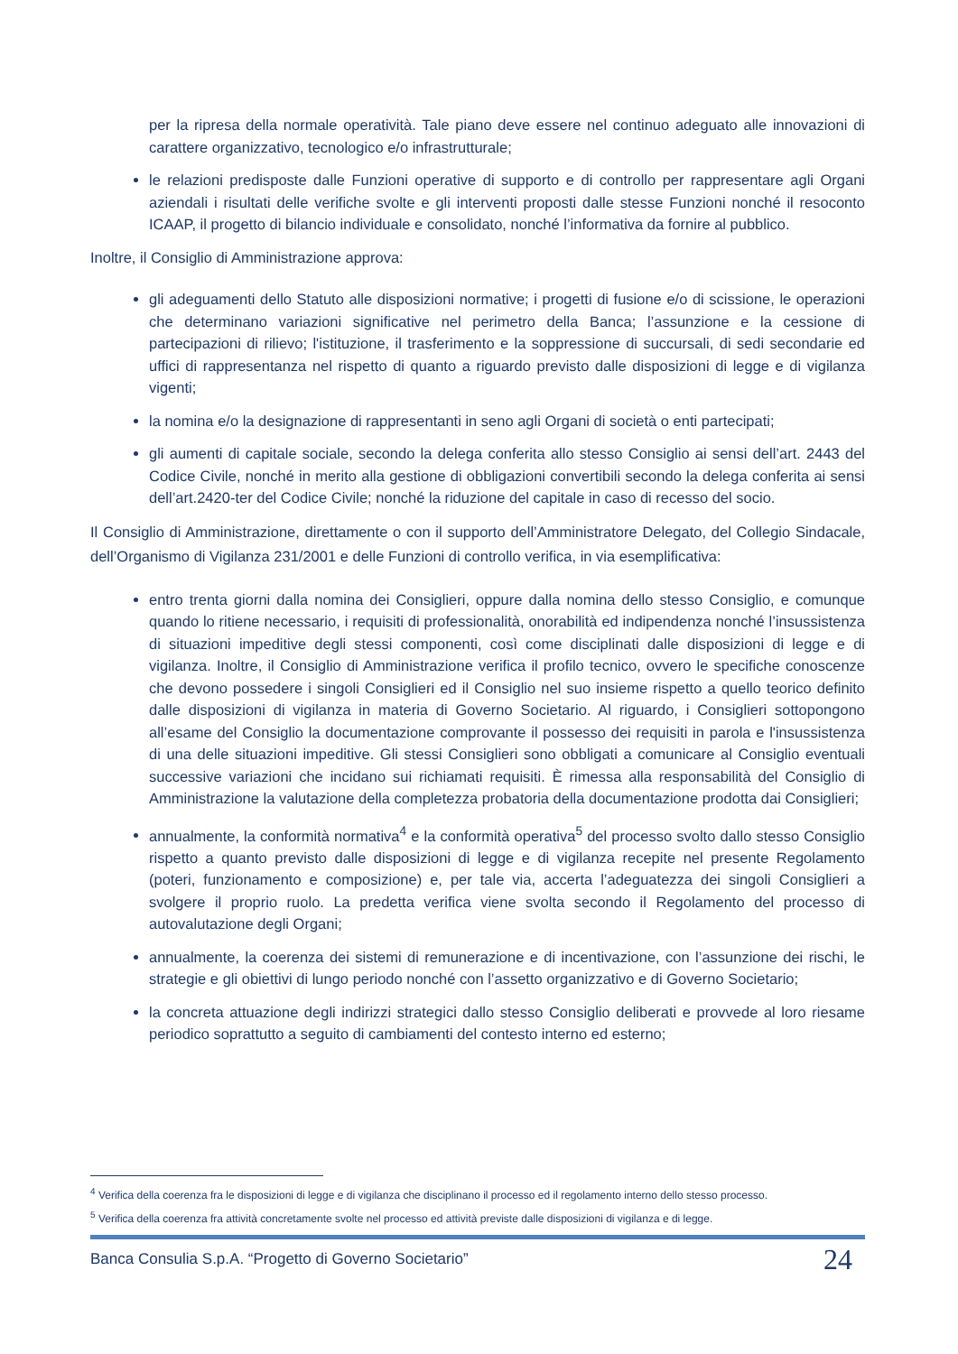per la ripresa della normale operatività. Tale piano deve essere nel continuo adeguato alle innovazioni di carattere organizzativo, tecnologico e/o infrastrutturale;
le relazioni predisposte dalle Funzioni operative di supporto e di controllo per rappresentare agli Organi aziendali i risultati delle verifiche svolte e gli interventi proposti dalle stesse Funzioni nonché il resoconto ICAAP, il progetto di bilancio individuale e consolidato, nonché l’informativa da fornire al pubblico.
Inoltre, il Consiglio di Amministrazione approva:
gli adeguamenti dello Statuto alle disposizioni normative; i progetti di fusione e/o di scissione, le operazioni che determinano variazioni significative nel perimetro della Banca; l’assunzione e la cessione di partecipazioni di rilievo; l'istituzione, il trasferimento e la soppressione di succursali, di sedi secondarie ed uffici di rappresentanza nel rispetto di quanto a riguardo previsto dalle disposizioni di legge e di vigilanza vigenti;
la nomina e/o la designazione di rappresentanti in seno agli Organi di società o enti partecipati;
gli aumenti di capitale sociale, secondo la delega conferita allo stesso Consiglio ai sensi dell’art. 2443 del Codice Civile, nonché in merito alla gestione di obbligazioni convertibili secondo la delega conferita ai sensi dell’art.2420-ter del Codice Civile; nonché la riduzione del capitale in caso di recesso del socio.
Il Consiglio di Amministrazione, direttamente o con il supporto dell’Amministratore Delegato, del Collegio Sindacale, dell’Organismo di Vigilanza 231/2001 e delle Funzioni di controllo verifica, in via esemplificativa:
entro trenta giorni dalla nomina dei Consiglieri, oppure dalla nomina dello stesso Consiglio, e comunque quando lo ritiene necessario, i requisiti di professionalità, onorabilità ed indipendenza nonché l’insussistenza di situazioni impeditive degli stessi componenti, così come disciplinati dalle disposizioni di legge e di vigilanza. Inoltre, il Consiglio di Amministrazione verifica il profilo tecnico, ovvero le specifiche conoscenze che devono possedere i singoli Consiglieri ed il Consiglio nel suo insieme rispetto a quello teorico definito dalle disposizioni di vigilanza in materia di Governo Societario. Al riguardo, i Consiglieri sottopongono all’esame del Consiglio la documentazione comprovante il possesso dei requisiti in parola e l'insussistenza di una delle situazioni impeditive. Gli stessi Consiglieri sono obbligati a comunicare al Consiglio eventuali successive variazioni che incidano sui richiamati requisiti. È rimessa alla responsabilità del Consiglio di Amministrazione la valutazione della completezza probatoria della documentazione prodotta dai Consiglieri;
annualmente, la conformità normativa<sup>4</sup> e la conformità operativa<sup>5</sup> del processo svolto dallo stesso Consiglio rispetto a quanto previsto dalle disposizioni di legge e di vigilanza recepite nel presente Regolamento (poteri, funzionamento e composizione) e, per tale via, accerta l’adeguatezza dei singoli Consiglieri a svolgere il proprio ruolo. La predetta verifica viene svolta secondo il Regolamento del processo di autovalutazione degli Organi;
annualmente, la coerenza dei sistemi di remunerazione e di incentivazione, con l’assunzione dei rischi, le strategie e gli obiettivi di lungo periodo nonché con l’assetto organizzativo e di Governo Societario;
la concreta attuazione degli indirizzi strategici dallo stesso Consiglio deliberati e provvede al loro riesame periodico soprattutto a seguito di cambiamenti del contesto interno ed esterno;
<sup>4</sup> Verifica della coerenza fra le disposizioni di legge e di vigilanza che disciplinano il processo ed il regolamento interno dello stesso processo.
<sup>5</sup> Verifica della coerenza fra attività concretamente svolte nel processo ed attività previste dalle disposizioni di vigilanza e di legge.
Banca Consulia S.p.A. “Progetto di Governo Societario” 24